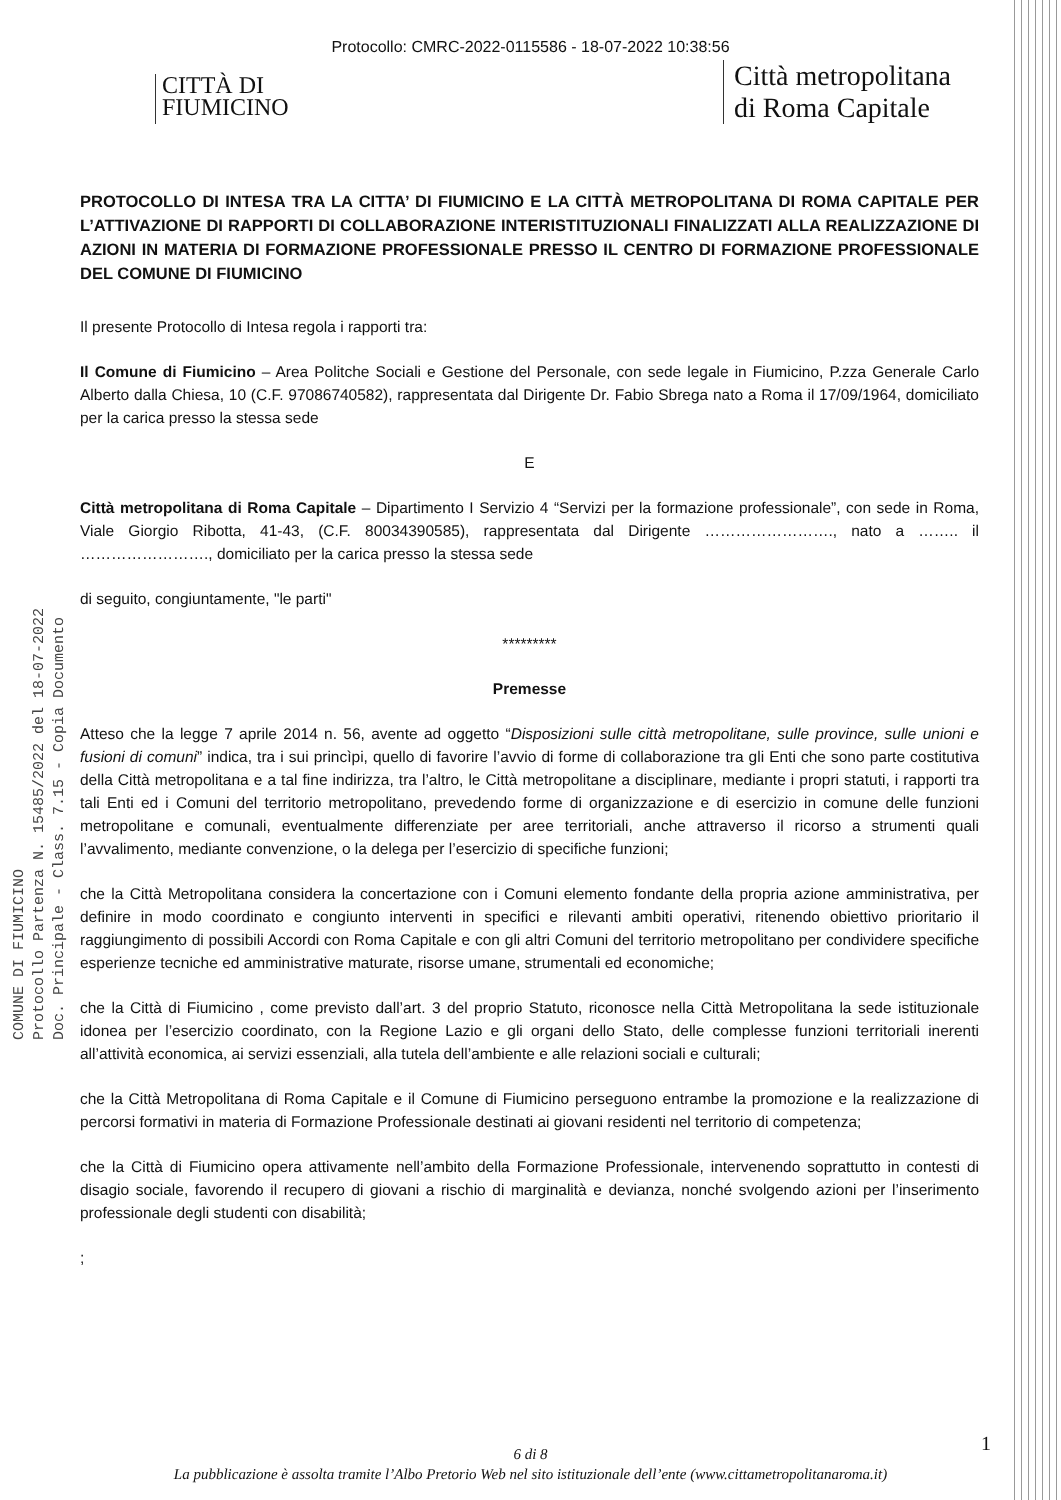Protocollo: CMRC-2022-0115586 - 18-07-2022 10:38:56
CITTÀ DI
FIUMICINO
Città metropolitana
di Roma Capitale
COMUNE DI FIUMICINO
Protocollo Partenza N. 15485/2022 del 18-07-2022
Doc. Principale - Class. 7.15 - Copia Documento
PROTOCOLLO DI INTESA TRA LA CITTA’ DI FIUMICINO E LA CITTÀ METROPOLITANA DI ROMA CAPITALE PER L’ATTIVAZIONE DI RAPPORTI DI COLLABORAZIONE INTERISTITUZIONALI FINALIZZATI ALLA REALIZZAZIONE DI AZIONI IN MATERIA DI FORMAZIONE PROFESSIONALE PRESSO IL CENTRO DI FORMAZIONE PROFESSIONALE DEL COMUNE DI FIUMICINO
Il presente Protocollo di Intesa regola i rapporti tra:
Il Comune di Fiumicino – Area Politche Sociali e Gestione del Personale, con sede legale in Fiumicino, P.zza Generale Carlo Alberto dalla Chiesa, 10 (C.F. 97086740582), rappresentata dal Dirigente Dr. Fabio Sbrega nato a Roma il 17/09/1964, domiciliato per la carica presso la stessa sede
E
Città metropolitana di Roma Capitale – Dipartimento I Servizio 4 “Servizi per la formazione professionale”, con sede in Roma, Viale Giorgio Ribotta, 41-43, (C.F. 80034390585), rappresentata dal Dirigente ……………………., nato a …….. il ……………………., domiciliato per la carica presso la stessa sede
di seguito, congiuntamente, "le parti"
*********
Premesse
Atteso che la legge 7 aprile 2014 n. 56, avente ad oggetto “Disposizioni sulle città metropolitane, sulle province, sulle unioni e fusioni di comuni” indica, tra i sui princìpi, quello di favorire l’avvio di forme di collaborazione tra gli Enti che sono parte costitutiva della Città metropolitana e a tal fine indirizza, tra l’altro, le Città metropolitane a disciplinare, mediante i propri statuti, i rapporti tra tali Enti ed i Comuni del territorio metropolitano, prevedendo forme di organizzazione e di esercizio in comune delle funzioni metropolitane e comunali, eventualmente differenziate per aree territoriali, anche attraverso il ricorso a strumenti quali l’avvalimento, mediante convenzione, o la delega per l’esercizio di specifiche funzioni;
che la Città Metropolitana considera la concertazione con i Comuni elemento fondante della propria azione amministrativa, per definire in modo coordinato e congiunto interventi in specifici e rilevanti ambiti operativi, ritenendo obiettivo prioritario il raggiungimento di possibili Accordi con Roma Capitale e con gli altri Comuni del territorio metropolitano per condividere specifiche esperienze tecniche ed amministrative maturate, risorse umane, strumentali ed economiche;
che la Città di Fiumicino , come previsto dall’art. 3 del proprio Statuto, riconosce nella Città Metropolitana la sede istituzionale idonea per l’esercizio coordinato, con la Regione Lazio e gli organi dello Stato, delle complesse funzioni territoriali inerenti all’attività economica, ai servizi essenziali, alla tutela dell’ambiente e alle relazioni sociali e culturali;
che la Città Metropolitana di Roma Capitale e il Comune di Fiumicino perseguono entrambe la promozione e la realizzazione di percorsi formativi in materia di Formazione Professionale destinati ai giovani residenti nel territorio di competenza;
che la Città di Fiumicino opera attivamente nell’ambito della Formazione Professionale, intervenendo soprattutto in contesti di disagio sociale, favorendo il recupero di giovani a rischio di marginalità e devianza, nonché svolgendo azioni per l’inserimento professionale degli studenti con disabilità;
;
1
6 di 8
La pubblicazione è assolta tramite l’Albo Pretorio Web nel sito istituzionale dell’ente (www.cittametropolitanaroma.it)